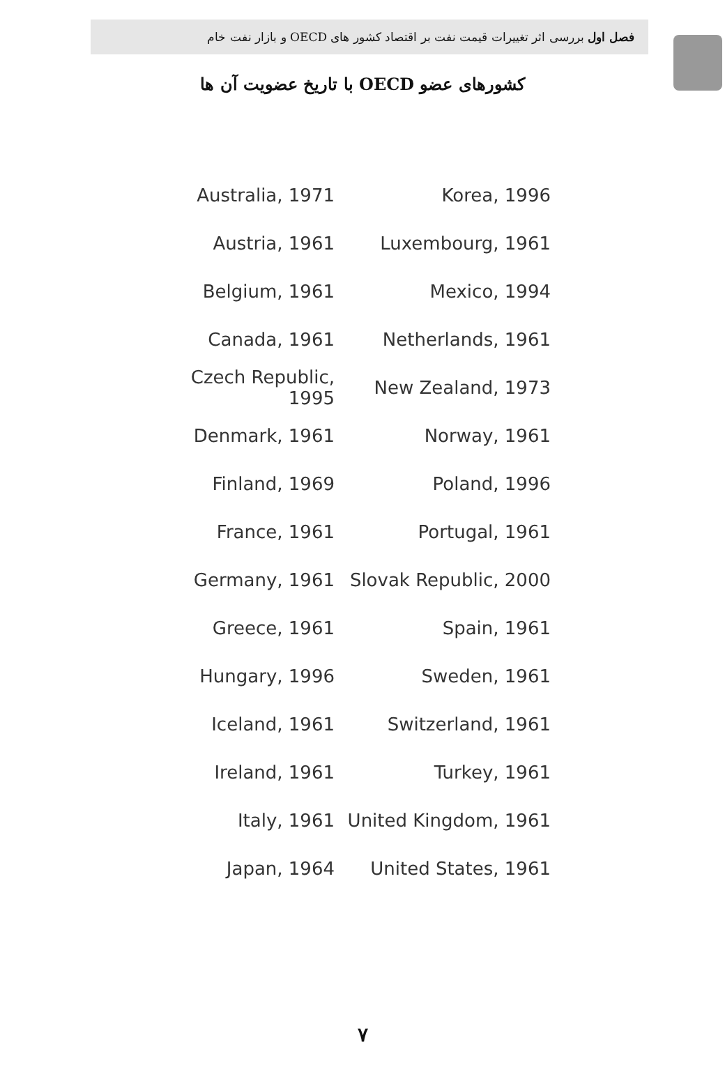فصل اول بررسی اثر تغییرات قیمت نفت بر اقتصاد کشور های OECD و بازار نفت خام
کشورهای عضو OECD با تاریخ عضویت آن ها
| Australia, 1971 | Korea, 1996 |
| Austria, 1961 | Luxembourg, 1961 |
| Belgium, 1961 | Mexico, 1994 |
| Canada, 1961 | Netherlands, 1961 |
| Czech Republic, 1995 | New Zealand, 1973 |
| Denmark, 1961 | Norway, 1961 |
| Finland, 1969 | Poland, 1996 |
| France, 1961 | Portugal, 1961 |
| Germany, 1961 | Slovak Republic, 2000 |
| Greece, 1961 | Spain, 1961 |
| Hungary, 1996 | Sweden, 1961 |
| Iceland, 1961 | Switzerland, 1961 |
| Ireland, 1961 | Turkey, 1961 |
| Italy, 1961 | United Kingdom, 1961 |
| Japan, 1964 | United States, 1961 |
۷